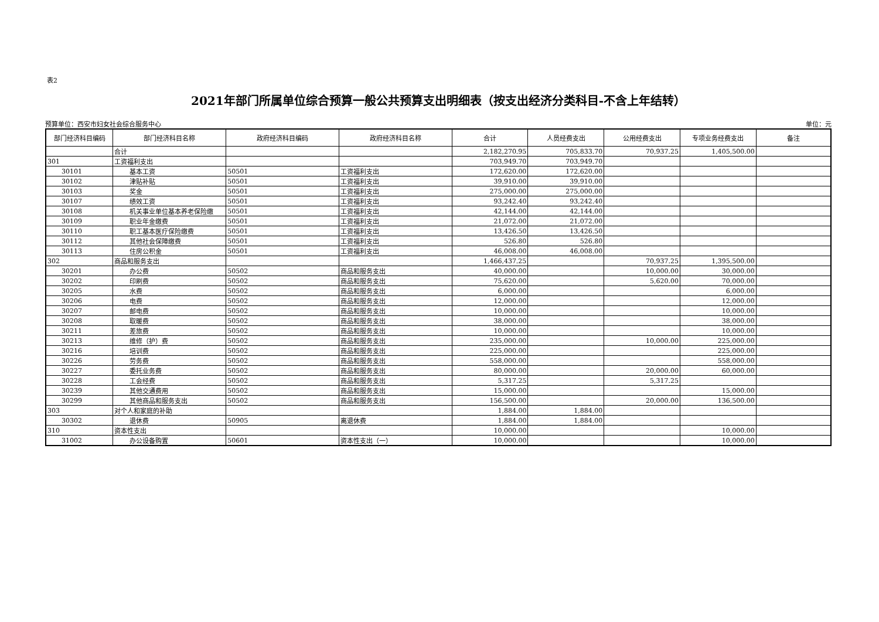表2
2021年部门所属单位综合预算一般公共预算支出明细表（按支出经济分类科目-不含上年结转）
预算单位：西安市妇女社会综合服务中心 单位：元
| 部门经济科目编码 | 部门经济科目名称 | 政府经济科目编码 | 政府经济科目名称 | 合计 | 人员经费支出 | 公用经费支出 | 专项业务经费支出 | 备注 |
| --- | --- | --- | --- | --- | --- | --- | --- | --- |
| | 合计 | | | 2,182,270.95 | 705,833.70 | 70,937.25 | 1,405,500.00 | |
| 301 | 工资福利支出 | | | 703,949.70 | 703,949.70 | | | |
| 30101 | 基本工资 | 50501 | 工资福利支出 | 172,620.00 | 172,620.00 | | | |
| 30102 | 津贴补贴 | 50501 | 工资福利支出 | 39,910.00 | 39,910.00 | | | |
| 30103 | 奖金 | 50501 | 工资福利支出 | 275,000.00 | 275,000.00 | | | |
| 30107 | 绩效工资 | 50501 | 工资福利支出 | 93,242.40 | 93,242.40 | | | |
| 30108 | 机关事业单位基本养老保险缴 | 50501 | 工资福利支出 | 42,144.00 | 42,144.00 | | | |
| 30109 | 职业年金缴费 | 50501 | 工资福利支出 | 21,072.00 | 21,072.00 | | | |
| 30110 | 职工基本医疗保险缴费 | 50501 | 工资福利支出 | 13,426.50 | 13,426.50 | | | |
| 30112 | 其他社会保障缴费 | 50501 | 工资福利支出 | 526.80 | 526.80 | | | |
| 30113 | 住房公积金 | 50501 | 工资福利支出 | 46,008.00 | 46,008.00 | | | |
| 302 | 商品和服务支出 | | | 1,466,437.25 | | 70,937.25 | 1,395,500.00 | |
| 30201 | 办公费 | 50502 | 商品和服务支出 | 40,000.00 | | 10,000.00 | 30,000.00 | |
| 30202 | 印刷费 | 50502 | 商品和服务支出 | 75,620.00 | | 5,620.00 | 70,000.00 | |
| 30205 | 水费 | 50502 | 商品和服务支出 | 6,000.00 | | | 6,000.00 | |
| 30206 | 电费 | 50502 | 商品和服务支出 | 12,000.00 | | | 12,000.00 | |
| 30207 | 邮电费 | 50502 | 商品和服务支出 | 10,000.00 | | | 10,000.00 | |
| 30208 | 取暖费 | 50502 | 商品和服务支出 | 38,000.00 | | | 38,000.00 | |
| 30211 | 差旅费 | 50502 | 商品和服务支出 | 10,000.00 | | | 10,000.00 | |
| 30213 | 维修（护）费 | 50502 | 商品和服务支出 | 235,000.00 | | 10,000.00 | 225,000.00 | |
| 30216 | 培训费 | 50502 | 商品和服务支出 | 225,000.00 | | | 225,000.00 | |
| 30226 | 劳务费 | 50502 | 商品和服务支出 | 558,000.00 | | | 558,000.00 | |
| 30227 | 委托业务费 | 50502 | 商品和服务支出 | 80,000.00 | | 20,000.00 | 60,000.00 | |
| 30228 | 工会经费 | 50502 | 商品和服务支出 | 5,317.25 | | 5,317.25 | | |
| 30239 | 其他交通费用 | 50502 | 商品和服务支出 | 15,000.00 | | | 15,000.00 | |
| 30299 | 其他商品和服务支出 | 50502 | 商品和服务支出 | 156,500.00 | | 20,000.00 | 136,500.00 | |
| 303 | 对个人和家庭的补助 | | | 1,884.00 | 1,884.00 | | | |
| 30302 | 退休费 | 50905 | 离退休费 | 1,884.00 | 1,884.00 | | | |
| 310 | 资本性支出 | | | 10,000.00 | | | 10,000.00 | |
| 31002 | 办公设备购置 | 50601 | 资本性支出（一） | 10,000.00 | | | 10,000.00 | |